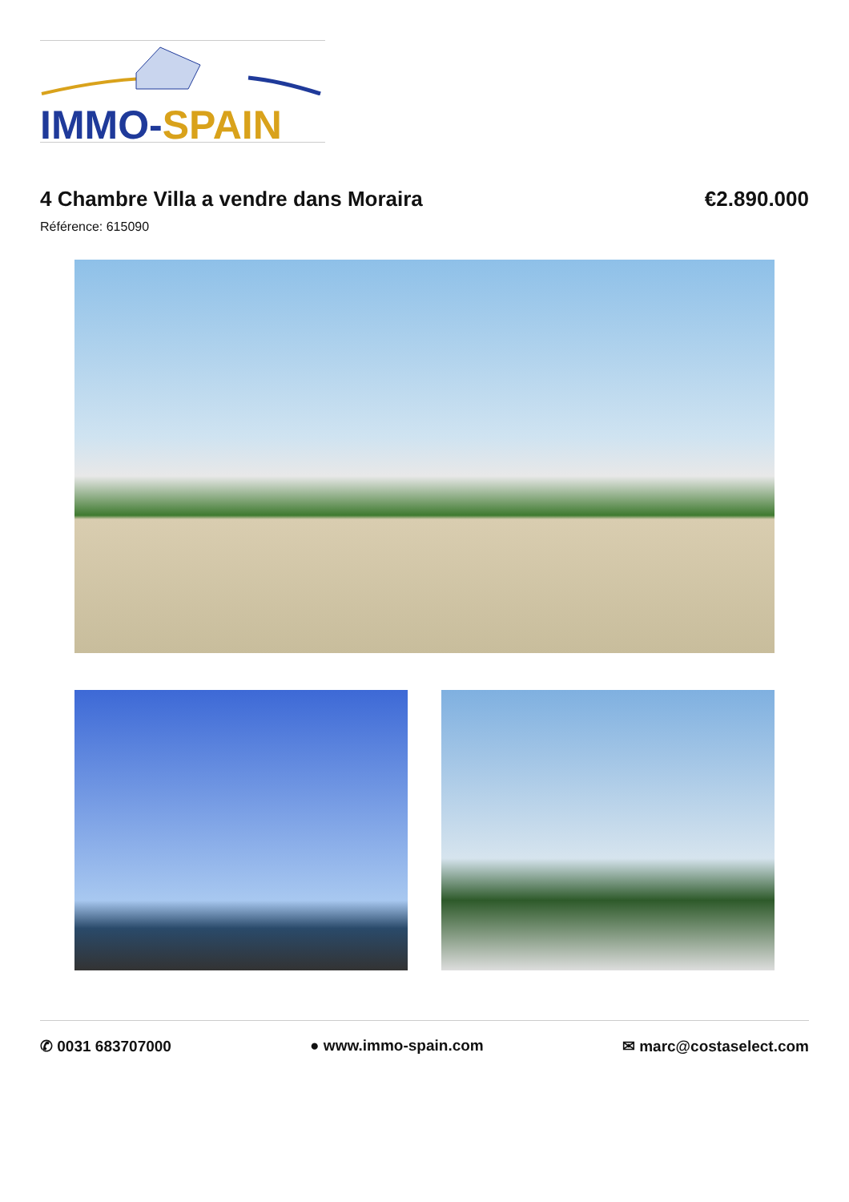IMMO-SPAIN
4 Chambre Villa a vendre dans Moraira
€2.890.000
Référence: 615090
✆ 0031 683707000 ● www.immo-spain.com ✉ marc@costaselect.com